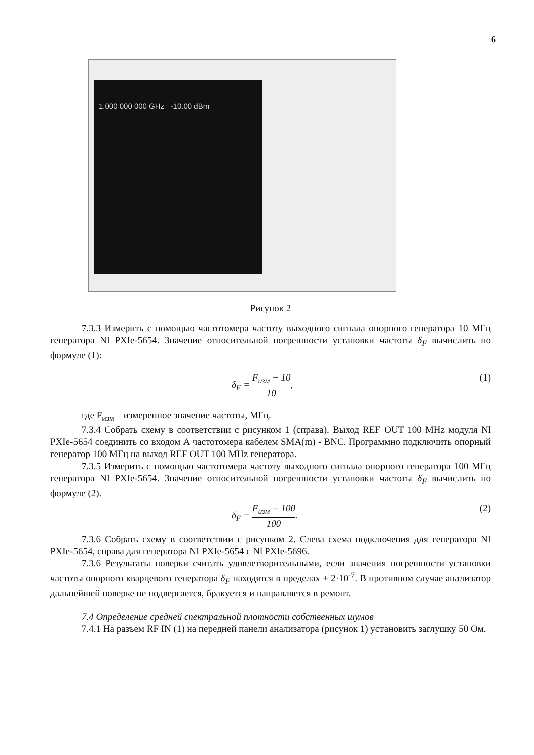6
1.000 000 000 GHz -10.00 dBm
Рисунок 2
7.3.3 Измерить с помощью частотомера частоту выходного сигнала опорного генератора 10 МГц генератора NI PXIe-5654. Значение относительной погрешности установки частоты δ<sub>F</sub> вычислить по формуле (1):
δ<sub>F</sub> = F<sub>изм</sub> − 10 10, (1)
где F<sub>изм</sub> – измеренное значение частоты, МГц.
7.3.4 Собрать схему в соответствии с рисунком 1 (справа). Выход REF OUT 100 MHz модуля Nl PXIe-5654 соединить со входом А частотомера кабелем SMA(m) - BNC. Программно подключить опорный генератор 100 МГц на выход REF OUT 100 MHz генератора.
7.3.5 Измерить с помощью частотомера частоту выходного сигнала опорного генератора 100 МГц генератора NI PXIe-5654. Значение относительной погрешности установки частоты δ<sub>F</sub> вычислить по формуле (2).
δ<sub>F</sub> = F<sub>изм</sub> − 100 100. (2)
7.3.6 Собрать схему в соответствии с рисунком 2. Слева схема подключения для генератора NI PXIe-5654, справа для генератора NI PXIe-5654 с Nl PXIe-5696.
7.3.6 Результаты поверки считать удовлетворительными, если значения погрешности установки частоты опорного кварцевого генератора δ<sub>F</sub> находятся в пределах ± 2·10<sup>-7</sup>. В противном случае анализатор дальнейшей поверке не подвергается, бракуется и направляется в ремонт.
7.4 Определение средней спектральной плотности собственных шумов
7.4.1 На разъем RF IN (1) на передней панели анализатора (рисунок 1) установить заглушку 50 Ом.